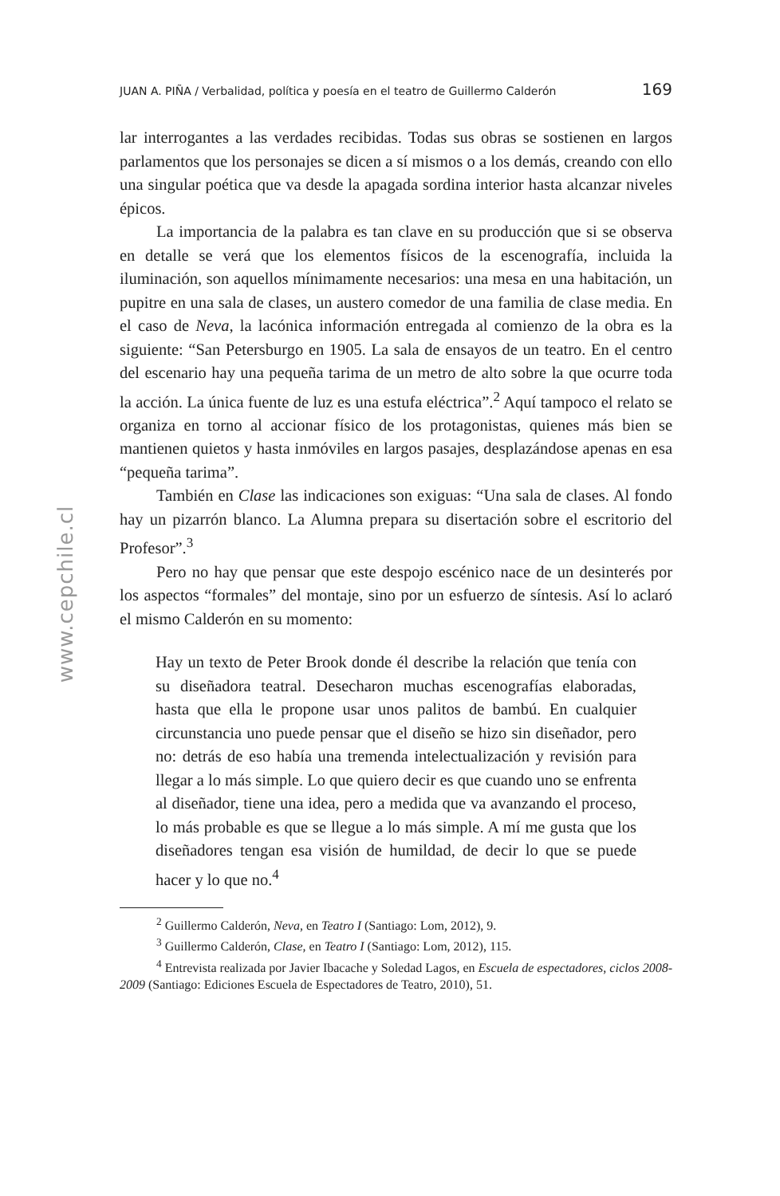www.cepchile.cl
JUAN A. PIÑA / Verbalidad, política y poesía en el teatro de Guillermo Calderón 169
lar interrogantes a las verdades recibidas. Todas sus obras se sostienen en largos parlamentos que los personajes se dicen a sí mismos o a los demás, creando con ello una singular poética que va desde la apagada sordina interior hasta alcanzar niveles épicos.
La importancia de la palabra es tan clave en su producción que si se observa en detalle se verá que los elementos físicos de la escenografía, incluida la iluminación, son aquellos mínimamente necesarios: una mesa en una habitación, un pupitre en una sala de clases, un austero comedor de una familia de clase media. En el caso de Neva, la lacónica información entregada al comienzo de la obra es la siguiente: “San Petersburgo en 1905. La sala de ensayos de un teatro. En el centro del escenario hay una pequeña tarima de un metro de alto sobre la que ocurre toda la acción. La única fuente de luz es una estufa eléctrica”.<sup>2</sup> Aquí tampoco el relato se organiza en torno al accionar físico de los protagonistas, quienes más bien se mantienen quietos y hasta inmóviles en largos pasajes, desplazándose apenas en esa “pequeña tarima”.
También en Clase las indicaciones son exiguas: “Una sala de clases. Al fondo hay un pizarrón blanco. La Alumna prepara su disertación sobre el escritorio del Profesor”.<sup>3</sup>
Pero no hay que pensar que este despojo escénico nace de un desinterés por los aspectos “formales” del montaje, sino por un esfuerzo de síntesis. Así lo aclaró el mismo Calderón en su momento:
Hay un texto de Peter Brook donde él describe la relación que tenía con su diseñadora teatral. Desecharon muchas escenografías elaboradas, hasta que ella le propone usar unos palitos de bambú. En cualquier circunstancia uno puede pensar que el diseño se hizo sin diseñador, pero no: detrás de eso había una tremenda intelectualización y revisión para llegar a lo más simple. Lo que quiero decir es que cuando uno se enfrenta al diseñador, tiene una idea, pero a medida que va avanzando el proceso, lo más probable es que se llegue a lo más simple. A mí me gusta que los diseñadores tengan esa visión de humildad, de decir lo que se puede hacer y lo que no.<sup>4</sup>
<sup>2</sup> Guillermo Calderón, Neva, en Teatro I (Santiago: Lom, 2012), 9.
<sup>3</sup> Guillermo Calderón, Clase, en Teatro I (Santiago: Lom, 2012), 115.
<sup>4</sup> Entrevista realizada por Javier Ibacache y Soledad Lagos, en Escuela de espectadores, ciclos 2008-2009 (Santiago: Ediciones Escuela de Espectadores de Teatro, 2010), 51.